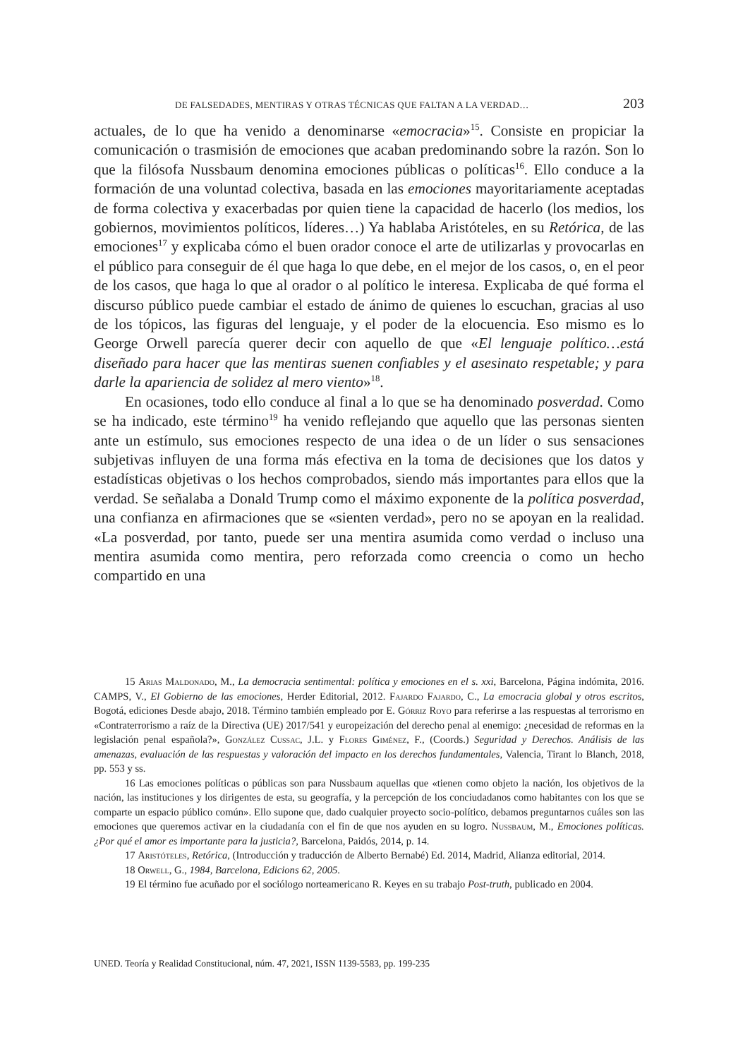DE FALSEDADES, MENTIRAS Y OTRAS TÉCNICAS QUE FALTAN A LA VERDAD… 203
actuales, de lo que ha venido a denominarse «emocracia»<sup>15</sup>. Consiste en propiciar la comunicación o trasmisión de emociones que acaban predominando sobre la razón. Son lo que la filósofa Nussbaum denomina emociones públicas o políticas<sup>16</sup>. Ello conduce a la formación de una voluntad colectiva, basada en las emociones mayoritariamente aceptadas de forma colectiva y exacerbadas por quien tiene la capacidad de hacerlo (los medios, los gobiernos, movimientos políticos, líderes…) Ya hablaba Aristóteles, en su Retórica, de las emociones<sup>17</sup> y explicaba cómo el buen orador conoce el arte de utilizarlas y provocarlas en el público para conseguir de él que haga lo que debe, en el mejor de los casos, o, en el peor de los casos, que haga lo que al orador o al político le interesa. Explicaba de qué forma el discurso público puede cambiar el estado de ánimo de quienes lo escuchan, gracias al uso de los tópicos, las figuras del lenguaje, y el poder de la elocuencia. Eso mismo es lo George Orwell parecía querer decir con aquello de que «El lenguaje político…está diseñado para hacer que las mentiras suenen confiables y el asesinato respetable; y para darle la apariencia de solidez al mero viento»<sup>18</sup>.
En ocasiones, todo ello conduce al final a lo que se ha denominado posverdad. Como se ha indicado, este término<sup>19</sup> ha venido reflejando que aquello que las personas sienten ante un estímulo, sus emociones respecto de una idea o de un líder o sus sensaciones subjetivas influyen de una forma más efectiva en la toma de decisiones que los datos y estadísticas objetivas o los hechos comprobados, siendo más importantes para ellos que la verdad. Se señalaba a Donald Trump como el máximo exponente de la política posverdad, una confianza en afirmaciones que se «sienten verdad», pero no se apoyan en la realidad. «La posverdad, por tanto, puede ser una mentira asumida como verdad o incluso una mentira asumida como mentira, pero reforzada como creencia o como un hecho compartido en una
15 Arias Maldonado, M., La democracia sentimental: política y emociones en el s. xxi, Barcelona, Página indómita, 2016. CAMPS, V., El Gobierno de las emociones, Herder Editorial, 2012. Fajardo Fajardo, C., La emocracia global y otros escritos, Bogotá, ediciones Desde abajo, 2018. Término también empleado por E. Górriz Royo para referirse a las respuestas al terrorismo en «Contraterrorismo a raíz de la Directiva (UE) 2017/541 y europeización del derecho penal al enemigo: ¿necesidad de reformas en la legislación penal española?», González Cussac, J.L. y Flores Giménez, F., (Coords.) Seguridad y Derechos. Análisis de las amenazas, evaluación de las respuestas y valoración del impacto en los derechos fundamentales, Valencia, Tirant lo Blanch, 2018, pp. 553 y ss.
16 Las emociones políticas o públicas son para Nussbaum aquellas que «tienen como objeto la nación, los objetivos de la nación, las instituciones y los dirigentes de esta, su geografía, y la percepción de los conciudadanos como habitantes con los que se comparte un espacio público común». Ello supone que, dado cualquier proyecto socio-político, debamos preguntarnos cuáles son las emociones que queremos activar en la ciudadanía con el fin de que nos ayuden en su logro. Nussbaum, M., Emociones políticas. ¿Por qué el amor es importante para la justicia?, Barcelona, Paidós, 2014, p. 14.
17 Aristóteles, Retórica, (Introducción y traducción de Alberto Bernabé) Ed. 2014, Madrid, Alianza editorial, 2014.
18 Orwell, G., 1984, Barcelona, Edicions 62, 2005.
19 El término fue acuñado por el sociólogo norteamericano R. Keyes en su trabajo Post-truth, publicado en 2004.
UNED. Teoría y Realidad Constitucional, núm. 47, 2021, ISSN 1139-5583, pp. 199-235